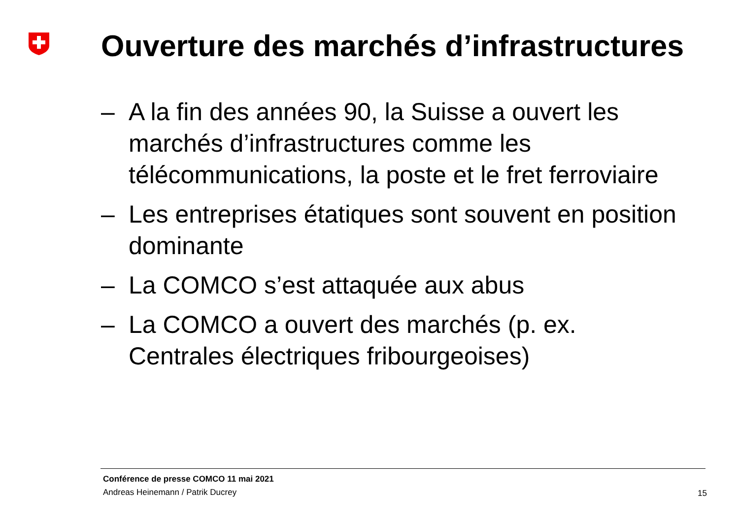Ouverture des marchés d’infrastructures
– A la fin des années 90, la Suisse a ouvert les marchés d’infrastructures comme les télécommunications, la poste et le fret ferroviaire
– Les entreprises étatiques sont souvent en position dominante
– La COMCO s’est attaquée aux abus
– La COMCO a ouvert des marchés (p. ex. Centrales électriques fribourgeoises)
Conférence de presse COMCO 11 mai 2021
Andreas Heinemann / Patrik Ducrey
15